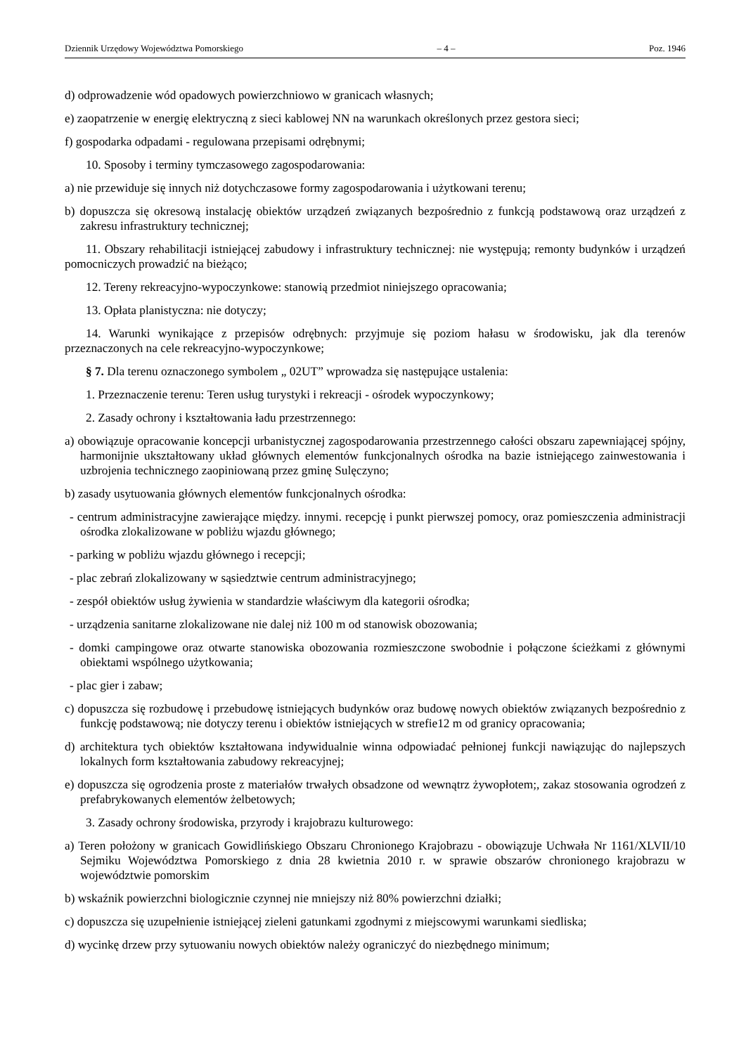Dziennik Urzędowy Województwa Pomorskiego – 4 – Poz. 1946
d) odprowadzenie wód opadowych powierzchniowo w granicach własnych;
e) zaopatrzenie w energię elektryczną z sieci kablowej NN na warunkach określonych przez gestora sieci;
f) gospodarka odpadami - regulowana przepisami odrębnymi;
10. Sposoby i terminy tymczasowego zagospodarowania:
a) nie przewiduje się innych niż dotychczasowe formy zagospodarowania i użytkowani terenu;
b) dopuszcza się okresową instalację obiektów urządzeń związanych bezpośrednio z funkcją podstawową oraz urządzeń z zakresu infrastruktury technicznej;
11. Obszary rehabilitacji istniejącej zabudowy i infrastruktury technicznej: nie występują; remonty budynków i urządzeń pomocniczych prowadzić na bieżąco;
12. Tereny rekreacyjno-wypoczynkowe: stanowią przedmiot niniejszego opracowania;
13. Opłata planistyczna: nie dotyczy;
14. Warunki wynikające z przepisów odrębnych: przyjmuje się poziom hałasu w środowisku, jak dla terenów przeznaczonych na cele rekreacyjno-wypoczynkowe;
§ 7. Dla terenu oznaczonego symbolem „ 02UT” wprowadza się następujące ustalenia:
1. Przeznaczenie terenu: Teren usług turystyki i rekreacji - ośrodek wypoczynkowy;
2. Zasady ochrony i kształtowania ładu przestrzennego:
a) obowiązuje opracowanie koncepcji urbanistycznej zagospodarowania przestrzennego całości obszaru zapewniającej spójny, harmonijnie ukształtowany układ głównych elementów funkcjonalnych ośrodka na bazie istniejącego zainwestowania i uzbrojenia technicznego zaopiniowaną przez gminę Sulęczyno;
b) zasady usytuowania głównych elementów funkcjonalnych ośrodka:
- centrum administracyjne zawierające między. innymi. recepcję i punkt pierwszej pomocy, oraz pomieszczenia administracji ośrodka zlokalizowane w pobliżu wjazdu głównego;
- parking w pobliżu wjazdu głównego i recepcji;
- plac zebrań zlokalizowany w sąsiedztwie centrum administracyjnego;
- zespół obiektów usług żywienia w standardzie właściwym dla kategorii ośrodka;
- urządzenia sanitarne zlokalizowane nie dalej niż 100 m od stanowisk obozowania;
- domki campingowe oraz otwarte stanowiska obozowania rozmieszczone swobodnie i połączone ścieżkami z głównymi obiektami wspólnego użytkowania;
- plac gier i zabaw;
c) dopuszcza się rozbudowę i przebudowę istniejących budynków oraz budowę nowych obiektów związanych bezpośrednio z funkcję podstawową; nie dotyczy terenu i obiektów istniejących w strefie12 m od granicy opracowania;
d) architektura tych obiektów kształtowana indywidualnie winna odpowiadać pełnionej funkcji nawiązując do najlepszych lokalnych form kształtowania zabudowy rekreacyjnej;
e) dopuszcza się ogrodzenia proste z materiałów trwałych obsadzone od wewnątrz żywopłotem;, zakaz stosowania ogrodzeń z prefabrykowanych elementów żelbetowych;
3. Zasady ochrony środowiska, przyrody i krajobrazu kulturowego:
a) Teren położony w granicach Gowidlińskiego Obszaru Chronionego Krajobrazu - obowiązuje Uchwała Nr 1161/XLVII/10 Sejmiku Województwa Pomorskiego z dnia 28 kwietnia 2010 r. w sprawie obszarów chronionego krajobrazu w województwie pomorskim
b) wskaźnik powierzchni biologicznie czynnej nie mniejszy niż 80% powierzchni działki;
c) dopuszcza się uzupełnienie istniejącej zieleni gatunkami zgodnymi z miejscowymi warunkami siedliska;
d) wycinkę drzew przy sytuowaniu nowych obiektów należy ograniczyć do niezbędnego minimum;